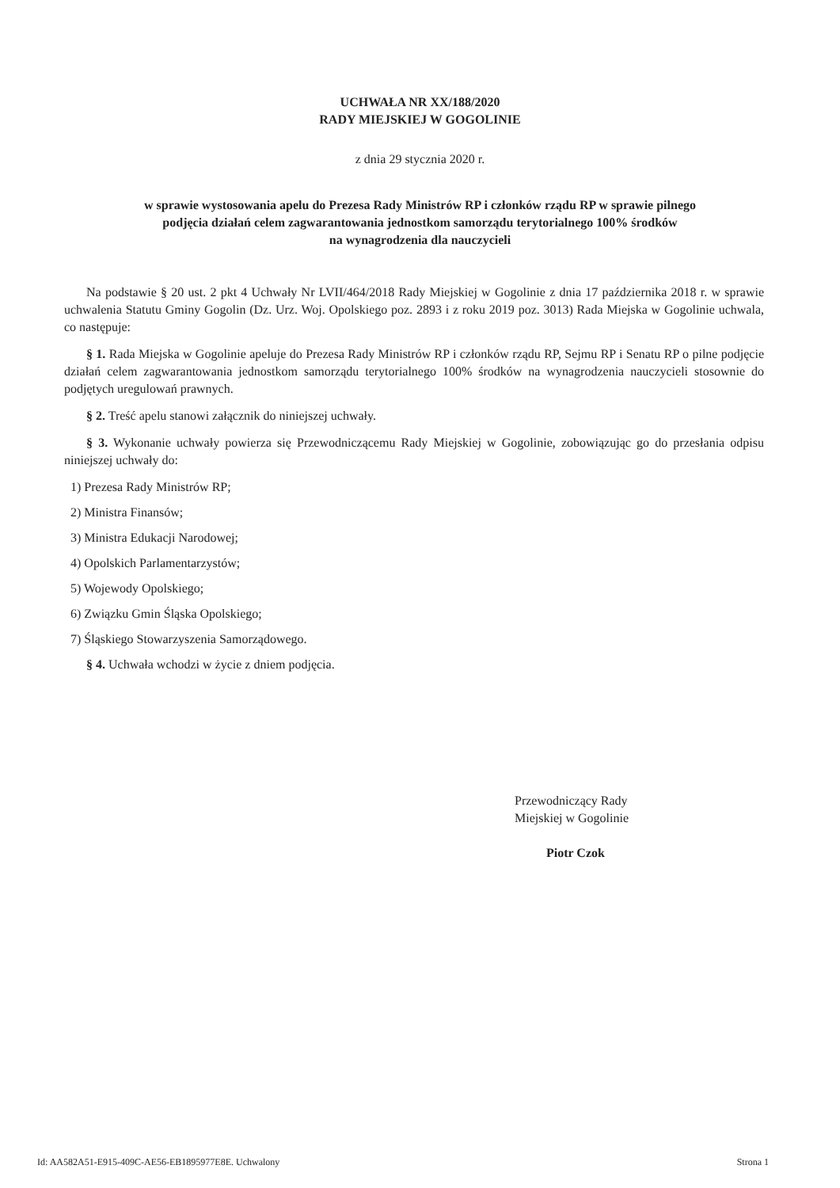UCHWAŁA NR XX/188/2020
RADY MIEJSKIEJ W GOGOLINIE
z dnia 29 stycznia 2020 r.
w sprawie wystosowania apelu do Prezesa Rady Ministrów RP i członków rządu RP w sprawie pilnego
podjęcia działań celem zagwarantowania jednostkom samorządu terytorialnego 100% środków
na wynagrodzenia dla nauczycieli
Na podstawie § 20 ust. 2 pkt 4 Uchwały Nr LVII/464/2018 Rady Miejskiej w Gogolinie z dnia 17 października 2018 r. w sprawie uchwalenia Statutu Gminy Gogolin (Dz. Urz. Woj. Opolskiego poz. 2893 i z roku 2019 poz. 3013) Rada Miejska w Gogolinie uchwala, co następuje:
§ 1. Rada Miejska w Gogolinie apeluje do Prezesa Rady Ministrów RP i członków rządu RP, Sejmu RP i Senatu RP o pilne podjęcie działań celem zagwarantowania jednostkom samorządu terytorialnego 100% środków na wynagrodzenia nauczycieli stosownie do podjętych uregulowań prawnych.
§ 2. Treść apelu stanowi załącznik do niniejszej uchwały.
§ 3. Wykonanie uchwały powierza się Przewodniczącemu Rady Miejskiej w Gogolinie, zobowiązując go do przesłania odpisu niniejszej uchwały do:
1) Prezesa Rady Ministrów RP;
2) Ministra Finansów;
3) Ministra Edukacji Narodowej;
4) Opolskich Parlamentarzystów;
5) Wojewody Opolskiego;
6) Związku Gmin Śląska Opolskiego;
7) Śląskiego Stowarzyszenia Samorządowego.
§ 4. Uchwała wchodzi w życie z dniem podjęcia.
Przewodniczący Rady
Miejskiej w Gogolinie
Piotr Czok
Id: AA582A51-E915-409C-AE56-EB1895977E8E. Uchwalony Strona 1